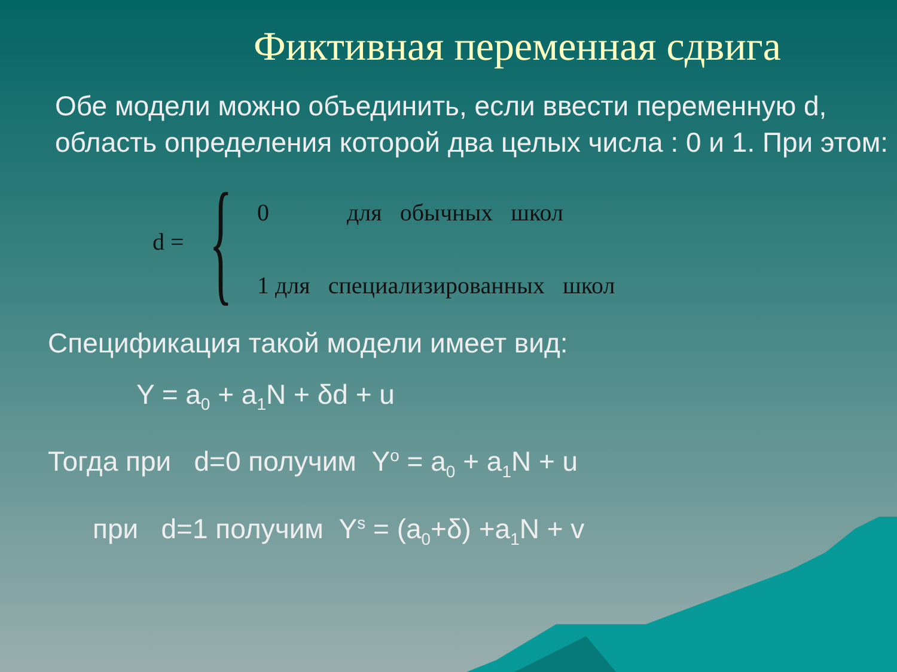Фиктивная переменная сдвига
Обе модели можно объединить, если ввести переменную d, область определения которой два целых числа : 0 и 1. При этом:
d = {
0 для обычных школ
1 для специализированных школ
Спецификация такой модели имеет вид:
Y = a<sub>0</sub> + a<sub>1</sub>N + δd + u
Тогда при d=0 получим Y<sup>o</sup> = a<sub>0</sub> + a<sub>1</sub>N + u
при d=1 получим Y<sup>s</sup> = (a<sub>0</sub>+δ) +a<sub>1</sub>N + v